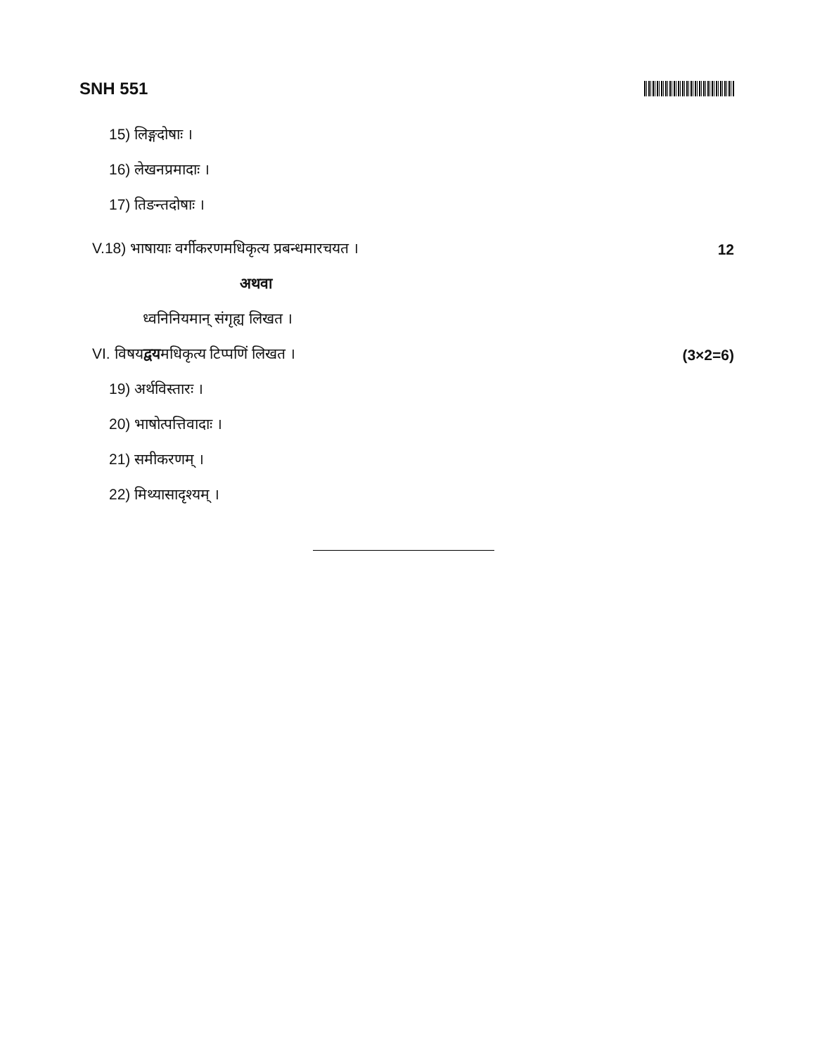SNH 551
15) लिङ्गदोषाः ।
16) लेखनप्रमादाः ।
17) तिङन्तदोषाः ।
V.18) भाषायाः वर्गीकरणमधिकृत्य प्रबन्धमारचयत । 12
अथवा
ध्वनिनियमान् संगृह्य लिखत ।
VI. विषयद्वयमधिकृत्य टिप्पणिं लिखत । (3×2=6)
19) अर्थविस्तारः ।
20) भाषोत्पत्तिवादाः ।
21) समीकरणम् ।
22) मिथ्यासादृश्यम् ।